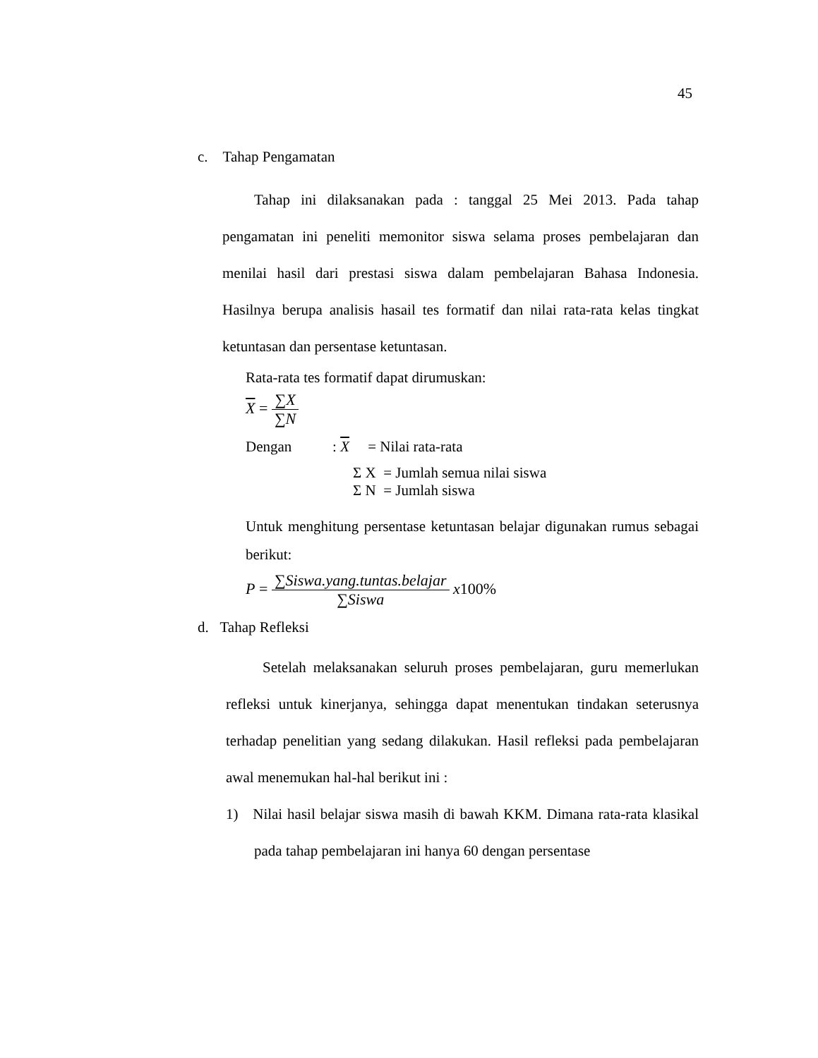45
c. Tahap Pengamatan
Tahap ini dilaksanakan pada : tanggal 25 Mei 2013. Pada tahap pengamatan ini peneliti memonitor siswa selama proses pembelajaran dan menilai hasil dari prestasi siswa dalam pembelajaran Bahasa Indonesia. Hasilnya berupa analisis hasail tes formatif dan nilai rata-rata kelas tingkat ketuntasan dan persentase ketuntasan.
Rata-rata tes formatif dapat dirumuskan:
X = ∑X ∑N
Dengan : X = Nilai rata-rata
Σ X = Jumlah semua nilai siswa
Σ N = Jumlah siswa
Untuk menghitung persentase ketuntasan belajar digunakan rumus sebagai berikut:
P = ∑Siswa.yang.tuntas.belajar ∑Siswa x100%
d. Tahap Refleksi
Setelah melaksanakan seluruh proses pembelajaran, guru memerlukan refleksi untuk kinerjanya, sehingga dapat menentukan tindakan seterusnya terhadap penelitian yang sedang dilakukan. Hasil refleksi pada pembelajaran awal menemukan hal-hal berikut ini :
1) Nilai hasil belajar siswa masih di bawah KKM. Dimana rata-rata klasikal pada tahap pembelajaran ini hanya 60 dengan persentase